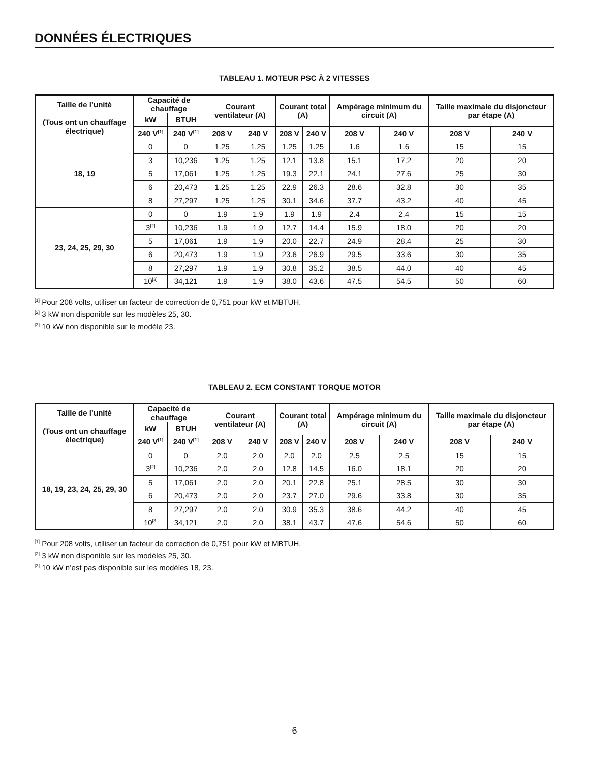DONNÉES ÉLECTRIQUES
TABLEAU 1. MOTEUR PSC À 2 VITESSES
| Taille de l’unité | Capacité de chauffage | | Courant ventilateur (A) | | Courant total (A) | | Ampérage minimum du circuit (A) | | Taille maximale du disjoncteur par étape (A) | |
| --- | --- | --- | --- | --- | --- | --- | --- | --- | --- | --- |
| (Tous ont un chauffage électrique) | kW | BTUH | | | | | | | | |
| | 240 V<sup>[1]</sup> | 240 V<sup>[1]</sup> | 208 V | 240 V | 208 V | 240 V | 208 V | 240 V | 208 V | 240 V |
| 18, 19 | 0 | 0 | 1.25 | 1.25 | 1.25 | 1.25 | 1.6 | 1.6 | 15 | 15 |
| | 3 | 10,236 | 1.25 | 1.25 | 12.1 | 13.8 | 15.1 | 17.2 | 20 | 20 |
| | 5 | 17,061 | 1.25 | 1.25 | 19.3 | 22.1 | 24.1 | 27.6 | 25 | 30 |
| | 6 | 20,473 | 1.25 | 1.25 | 22.9 | 26.3 | 28.6 | 32.8 | 30 | 35 |
| | 8 | 27,297 | 1.25 | 1.25 | 30.1 | 34.6 | 37.7 | 43.2 | 40 | 45 |
| 23, 24, 25, 29, 30 | 0 | 0 | 1.9 | 1.9 | 1.9 | 1.9 | 2.4 | 2.4 | 15 | 15 |
| | 3<sup>[2]</sup> | 10,236 | 1.9 | 1.9 | 12.7 | 14.4 | 15.9 | 18.0 | 20 | 20 |
| | 5 | 17,061 | 1.9 | 1.9 | 20.0 | 22.7 | 24.9 | 28.4 | 25 | 30 |
| | 6 | 20,473 | 1.9 | 1.9 | 23.6 | 26.9 | 29.5 | 33.6 | 30 | 35 |
| | 8 | 27,297 | 1.9 | 1.9 | 30.8 | 35.2 | 38.5 | 44.0 | 40 | 45 |
| | 10<sup>[3]</sup> | 34,121 | 1.9 | 1.9 | 38.0 | 43.6 | 47.5 | 54.5 | 50 | 60 |
<sup>[1]</sup> Pour 208 volts, utiliser un facteur de correction de 0,751 pour kW et MBTUH.
<sup>[2]</sup> 3 kW non disponible sur les modèles 25, 30.
<sup>[3]</sup> 10 kW non disponible sur le modèle 23.
TABLEAU 2. ECM CONSTANT TORQUE MOTOR
| Taille de l’unité | Capacité de chauffage | | Courant ventilateur (A) | | Courant total (A) | | Ampérage minimum du circuit (A) | | Taille maximale du disjoncteur par étape (A) | |
| --- | --- | --- | --- | --- | --- | --- | --- | --- | --- | --- |
| (Tous ont un chauffage électrique) | kW | BTUH | | | | | | | | |
| | 240 V<sup>[1]</sup> | 240 V<sup>[1]</sup> | 208 V | 240 V | 208 V | 240 V | 208 V | 240 V | 208 V | 240 V |
| 18, 19, 23, 24, 25, 29, 30 | 0 | 0 | 2.0 | 2.0 | 2.0 | 2.0 | 2.5 | 2.5 | 15 | 15 |
| | 3<sup>[2]</sup> | 10,236 | 2.0 | 2.0 | 12.8 | 14.5 | 16.0 | 18.1 | 20 | 20 |
| | 5 | 17,061 | 2.0 | 2.0 | 20.1 | 22.8 | 25.1 | 28.5 | 30 | 30 |
| | 6 | 20,473 | 2.0 | 2.0 | 23.7 | 27.0 | 29.6 | 33.8 | 30 | 35 |
| | 8 | 27,297 | 2.0 | 2.0 | 30.9 | 35.3 | 38.6 | 44.2 | 40 | 45 |
| | 10<sup>[3]</sup> | 34,121 | 2.0 | 2.0 | 38.1 | 43.7 | 47.6 | 54.6 | 50 | 60 |
<sup>[1]</sup> Pour 208 volts, utiliser un facteur de correction de 0,751 pour kW et MBTUH.
<sup>[2]</sup> 3 kW non disponible sur les modèles 25, 30.
<sup>[3]</sup> 10 kW n’est pas disponible sur les modèles 18, 23.
6